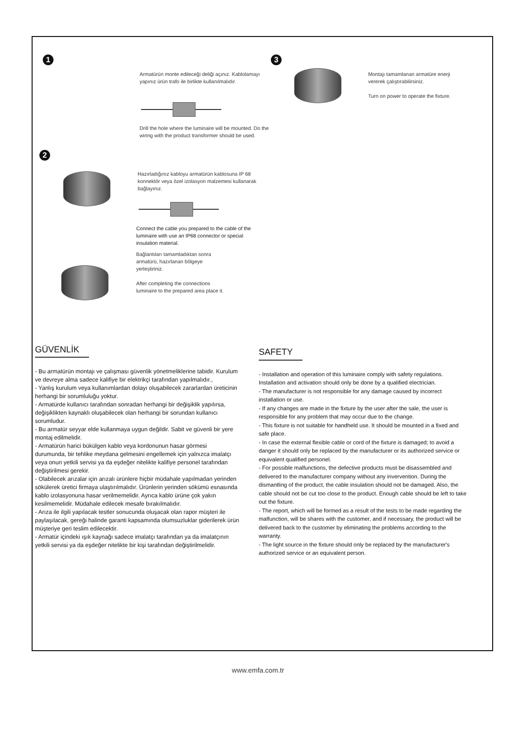1
2
3
Armatürün monte edileceği deliği açınız. Kablolamayı yapınız ürün trafo ile birlikte kullanılmalıdır.
Drill the hole where the luminaire will be mounted. Do the wiring with the product transformer should be used.
Montajı tamamlanan armatüre enerji vererek çalıştırabilirsiniz.
Turn on power to operate the fixture.
Hazırladığınız kabloyu armatürün kablosuna IP 68 konnektör veya özel izolasyon malzemesi kullanarak bağlayınız.
Connect the cable you prepared to the cable of the luminaire with use an IP68 connector or special insulation material.
Bağlantıları tamamladıktan sonra armatürü, hazırlanan bölgeye yerleştiriniz.
After completing the connections luminaire to the prepared area place it.
GÜVENLİK
- Bu armatürün montajı ve çalışması güvenlik yönetmeliklerine tabidir. Kurulum ve devreye alma sadece kalifiye bir elektrikçi tarafından yapılmalıdır.,
- Yanlış kurulum veya kullanımlardan dolayı oluşabilecek zararlardan üreticinin herhangi bir sorumluluğu yoktur.
- Armatürde kullanıcı tarafından sonradan herhangi bir değişiklik yapılırsa, değişiklikten kaynaklı oluşabilecek olan herhangi bir sorundan kullanıcı sorumludur.
- Bu armatür seyyar elde kullanmaya uygun değildir. Sabit ve güvenli bir yere montaj edilmelidir.
- Armatürün harici bükülgen kablo veya kordonunun hasar görmesi durumunda, bir tehlike meydana gelmesini engellemek için yalnızca imalatçı veya onun yetkili servisi ya da eşdeğer nitelikte kalifiye personel tarafından değiştirilmesi gerekir.
- Olabilecek arızalar için arızalı ürünlere hiçbir müdahale yapılmadan yerinden sökülerek üretici firmaya ulaştırılmalıdır. Ürünlerin yerinden sökümü esnasında kablo izolasyonuna hasar verilmemelidir. Ayrıca kablo ürüne çok yakın kesilmemelidir. Müdahale edilecek mesafe bırakılmalıdır.
- Arıza ile ilgili yapılacak testler sonucunda oluşacak olan rapor müşteri ile paylaşılacak, gereği halinde garanti kapsamında olumsuzluklar giderilerek ürün müşteriye geri teslim edilecektir.
- Armatür içindeki ışık kaynağı sadece imalatçı tarafından ya da imalatçının yetkili servisi ya da eşdeğer nitelikte bir kişi tarafından değiştirilmelidir.
SAFETY
- Installation and operation of this luminaire comply with safety regulations. Installation and activation should only be done by a qualified electrician.
- The manufacturer is not responsible for any damage caused by incorrect installation or use.
- If any changes are made in the fixture by the user after the sale, the user is responsible for any problem that may occur due to the change.
- This fixture is not suitable for handheld use. It should be mounted in a fixed and safe place.
- In case the external flexible cable or cord of the fixture is damaged; to avoid a danger it should only be replaced by the manufacturer or its authorized service or equivalent qualified personel.
- For possible malfunctions, the defective products must be disassembled and delivered to the manufacturer company without any invervention. During the dismantling of the product, the cable insulation should not be damaged. Also, the cable should not be cut too close to the product. Enough cable should be left to take out the fixture.
- The report, which will be formed as a result of the tests to be made regarding the malfunction, will be shares with the customer, and if necessary, the product will be delivered back to the customer by eliminating the problems according to the warranty.
- The light source in the fixture should only be replaced by the manufacturer's authorized service or an equivalent person.
www.emfa.com.tr